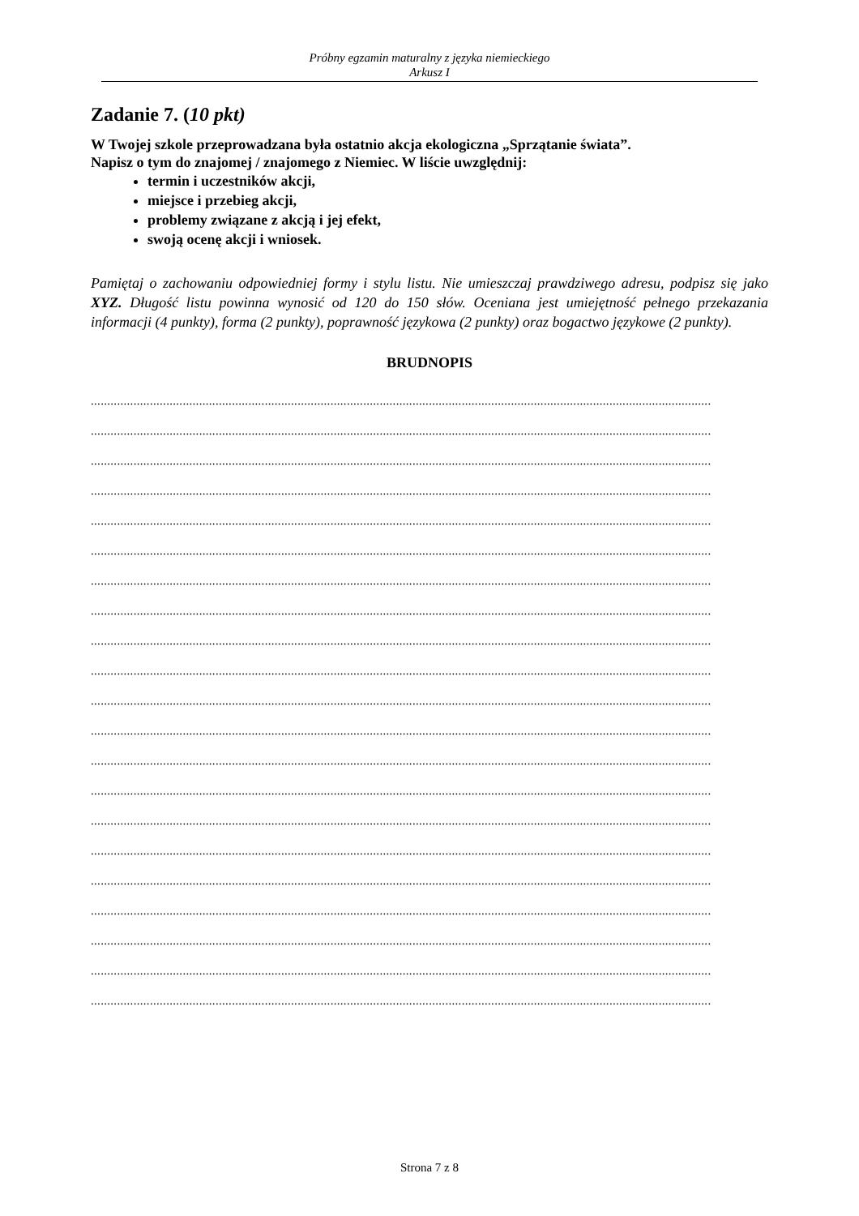Próbny egzamin maturalny z języka niemieckiego
Arkusz I
Zadanie 7. (10 pkt)
W Twojej szkole przeprowadzana była ostatnio akcja ekologiczna „Sprzątanie świata”.
Napisz o tym do znajomej / znajomego z Niemiec. W liście uwzględnij:
termin i uczestników akcji,
miejsce i przebieg akcji,
problemy związane z akcją i jej efekt,
swoją ocenę akcji i wniosek.
Pamiętaj o zachowaniu odpowiedniej formy i stylu listu. Nie umieszczaj prawdziwego adresu, podpisz się jako XYZ. Długość listu powinna wynosić od 120 do 150 słów. Oceniana jest umiejętność pełnego przekazania informacji (4 punkty), forma (2 punkty), poprawność językowa (2 punkty) oraz bogactwo językowe (2 punkty).
BRUDNOPIS
.............................................................................................................................................................................................
.............................................................................................................................................................................................
.............................................................................................................................................................................................
.............................................................................................................................................................................................
.............................................................................................................................................................................................
.............................................................................................................................................................................................
.............................................................................................................................................................................................
.............................................................................................................................................................................................
.............................................................................................................................................................................................
.............................................................................................................................................................................................
.............................................................................................................................................................................................
.............................................................................................................................................................................................
.............................................................................................................................................................................................
.............................................................................................................................................................................................
.............................................................................................................................................................................................
.............................................................................................................................................................................................
.............................................................................................................................................................................................
.............................................................................................................................................................................................
.............................................................................................................................................................................................
.............................................................................................................................................................................................
.............................................................................................................................................................................................
Strona 7 z 8